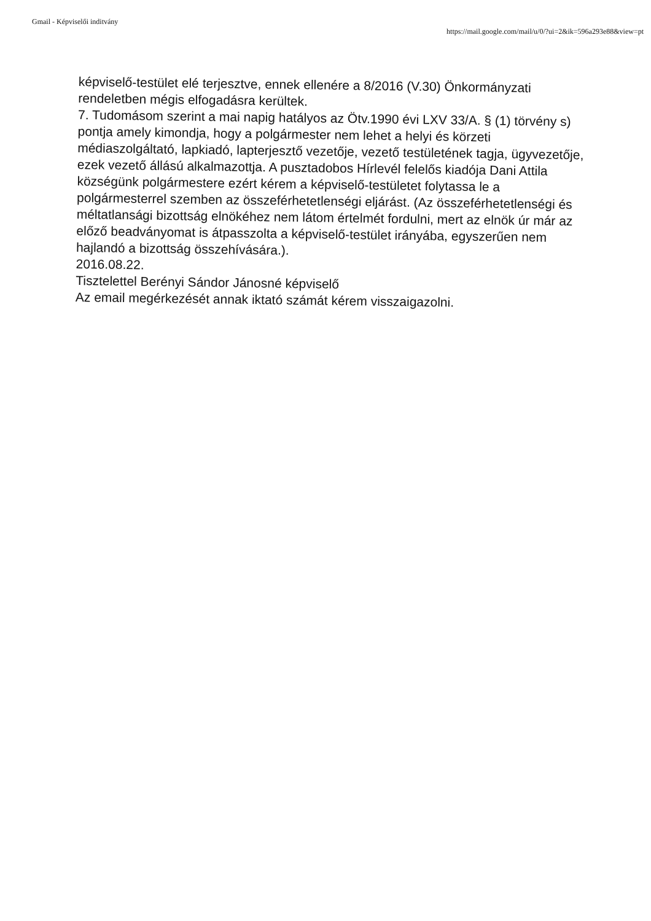Gmail - Képviselői inditvány https://mail.google.com/mail/u/0/?ui=2&ik=596a293e88&view=pt
képviselő-testület elé terjesztve, ennek ellenére a 8/2016 (V.30) Önkormányzati rendeletben mégis elfogadásra kerültek.
7. Tudomásom szerint a mai napig hatályos az Ötv.1990 évi LXV 33/A. § (1) törvény s) pontja amely kimondja, hogy a polgármester nem lehet a helyi és körzeti médiaszolgáltató, lapkiadó, lapterjesztő vezetője, vezető testületének tagja, ügyvezetője, ezek vezető állású alkalmazottja. A pusztadobos Hírlevél felelős kiadója Dani Attila községünk polgármestere ezért kérem a képviselő-testületet folytassa le a polgármesterrel szemben az összeférhetetlenségi eljárást. (Az összeférhetetlenségi és méltatlansági bizottság elnökéhez nem látom értelmét fordulni, mert az elnök úr már az előző beadványomat is átpasszolta a képviselő-testület irányába, egyszerűen nem hajlandó a bizottság összehívására.).
2016.08.22.
Tisztelettel Berényi Sándor Jánosné képviselő
Az email megérkezését annak iktató számát kérem visszaigazolni.